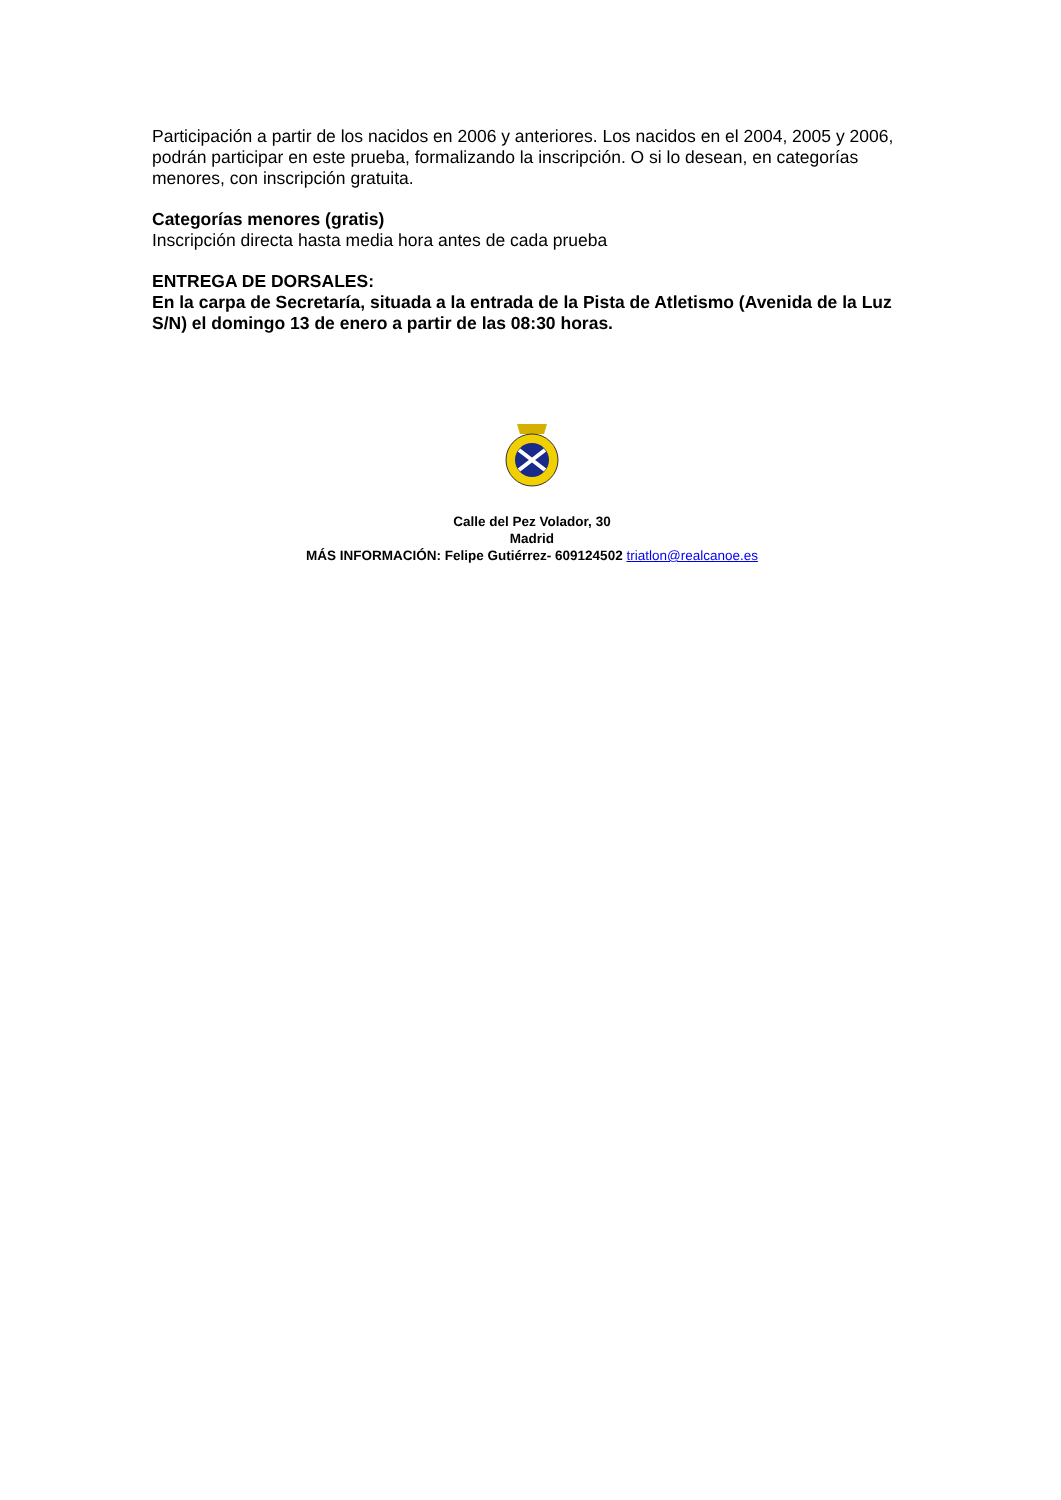Participación a partir de los nacidos en 2006 y anteriores. Los nacidos en el 2004, 2005 y 2006, podrán participar en este prueba, formalizando la inscripción. O si lo desean, en categorías menores, con inscripción gratuita.
Categorías menores (gratis)
Inscripción directa hasta media hora antes de cada prueba
ENTREGA DE DORSALES:
En la carpa de Secretaría, situada a la entrada de la Pista de Atletismo (Avenida de la Luz S/N) el domingo 13 de enero a partir de las 08:30 horas.
Calle del Pez Volador, 30
Madrid
MÁS INFORMACIÓN: Felipe Gutiérrez- 609124502 triatlon@realcanoe.es